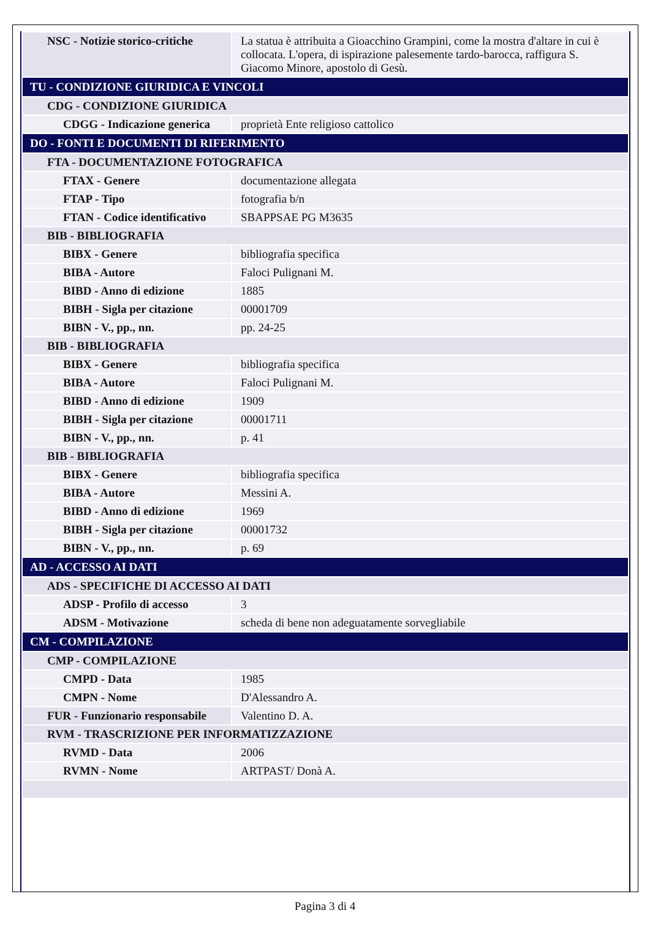| NSC - Notizie storico-critiche | La statua è attribuita a Gioacchino Grampini, come la mostra d'altare in cui è collocata. L'opera, di ispirazione palesemente tardo-barocca, raffigura S. Giacomo Minore, apostolo di Gesù. |
| TU - CONDIZIONE GIURIDICA E VINCOLI | |
| CDG - CONDIZIONE GIURIDICA | |
| CDGG - Indicazione generica | proprietà Ente religioso cattolico |
| DO - FONTI E DOCUMENTI DI RIFERIMENTO | |
| FTA - DOCUMENTAZIONE FOTOGRAFICA | |
| FTAX - Genere | documentazione allegata |
| FTAP - Tipo | fotografia b/n |
| FTAN - Codice identificativo | SBAPPSAE PG M3635 |
| BIB - BIBLIOGRAFIA | |
| BIBX - Genere | bibliografia specifica |
| BIBA - Autore | Faloci Pulignani M. |
| BIBD - Anno di edizione | 1885 |
| BIBH - Sigla per citazione | 00001709 |
| BIBN - V., pp., nn. | pp. 24-25 |
| BIB - BIBLIOGRAFIA | |
| BIBX - Genere | bibliografia specifica |
| BIBA - Autore | Faloci Pulignani M. |
| BIBD - Anno di edizione | 1909 |
| BIBH - Sigla per citazione | 00001711 |
| BIBN - V., pp., nn. | p. 41 |
| BIB - BIBLIOGRAFIA | |
| BIBX - Genere | bibliografia specifica |
| BIBA - Autore | Messini A. |
| BIBD - Anno di edizione | 1969 |
| BIBH - Sigla per citazione | 00001732 |
| BIBN - V., pp., nn. | p. 69 |
| AD - ACCESSO AI DATI | |
| ADS - SPECIFICHE DI ACCESSO AI DATI | |
| ADSP - Profilo di accesso | 3 |
| ADSM - Motivazione | scheda di bene non adeguatamente sorvegliabile |
| CM - COMPILAZIONE | |
| CMP - COMPILAZIONE | |
| CMPD - Data | 1985 |
| CMPN - Nome | D'Alessandro A. |
| FUR - Funzionario responsabile | Valentino D. A. |
| RVM - TRASCRIZIONE PER INFORMATIZZAZIONE | |
| RVMD - Data | 2006 |
| RVMN - Nome | ARTPAST/ Donà A. |
Pagina 3 di 4